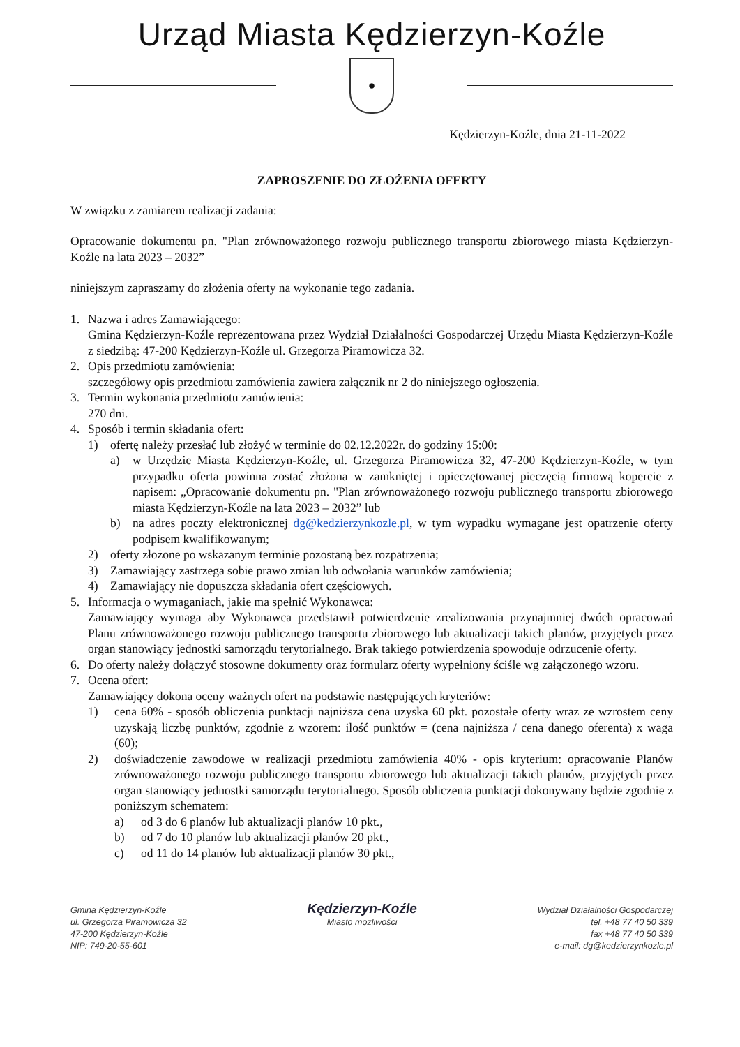Urząd Miasta Kędzierzyn-Koźle
●
Kędzierzyn-Koźle, dnia 21-11-2022
ZAPROSZENIE DO ZŁOŻENIA OFERTY
W związku z zamiarem realizacji zadania:
Opracowanie dokumentu pn. "Plan zrównoważonego rozwoju publicznego transportu zbiorowego miasta Kędzierzyn-Koźle na lata 2023 – 2032”
niniejszym zapraszamy do złożenia oferty na wykonanie tego zadania.
1. Nazwa i adres Zamawiającego:
Gmina Kędzierzyn-Koźle reprezentowana przez Wydział Działalności Gospodarczej Urzędu Miasta Kędzierzyn-Koźle z siedzibą: 47-200 Kędzierzyn-Koźle ul. Grzegorza Piramowicza 32.
2. Opis przedmiotu zamówienia:
szczegółowy opis przedmiotu zamówienia zawiera załącznik nr 2 do niniejszego ogłoszenia.
3. Termin wykonania przedmiotu zamówienia:
270 dni.
4. Sposób i termin składania ofert:
1) ofertę należy przesłać lub złożyć w terminie do 02.12.2022r. do godziny 15:00:
a) w Urzędzie Miasta Kędzierzyn-Koźle, ul. Grzegorza Piramowicza 32, 47-200 Kędzierzyn-Koźle, w tym przypadku oferta powinna zostać złożona w zamkniętej i opieczętowanej pieczęcią firmową kopercie z napisem: „Opracowanie dokumentu pn. "Plan zrównoważonego rozwoju publicznego transportu zbiorowego miasta Kędzierzyn-Koźle na lata 2023 – 2032” lub
b) na adres poczty elektronicznej dg@kedzierzynkozle.pl, w tym wypadku wymagane jest opatrzenie oferty podpisem kwalifikowanym;
2) oferty złożone po wskazanym terminie pozostaną bez rozpatrzenia;
3) Zamawiający zastrzega sobie prawo zmian lub odwołania warunków zamówienia;
4) Zamawiający nie dopuszcza składania ofert częściowych.
5. Informacja o wymaganiach, jakie ma spełnić Wykonawca:
Zamawiający wymaga aby Wykonawca przedstawił potwierdzenie zrealizowania przynajmniej dwóch opracowań Planu zrównoważonego rozwoju publicznego transportu zbiorowego lub aktualizacji takich planów, przyjętych przez organ stanowiący jednostki samorządu terytorialnego. Brak takiego potwierdzenia spowoduje odrzucenie oferty.
6. Do oferty należy dołączyć stosowne dokumenty oraz formularz oferty wypełniony ściśle wg załączonego wzoru.
7. Ocena ofert:
Zamawiający dokona oceny ważnych ofert na podstawie następujących kryteriów:
1) cena 60% - sposób obliczenia punktacji najniższa cena uzyska 60 pkt. pozostałe oferty wraz ze wzrostem ceny uzyskają liczbę punktów, zgodnie z wzorem: ilość punktów = (cena najniższa / cena danego oferenta) x waga (60);
2) doświadczenie zawodowe w realizacji przedmiotu zamówienia 40% - opis kryterium: opracowanie Planów zrównoważonego rozwoju publicznego transportu zbiorowego lub aktualizacji takich planów, przyjętych przez organ stanowiący jednostki samorządu terytorialnego. Sposób obliczenia punktacji dokonywany będzie zgodnie z poniższym schematem:
a) od 3 do 6 planów lub aktualizacji planów 10 pkt.,
b) od 7 do 10 planów lub aktualizacji planów 20 pkt.,
c) od 11 do 14 planów lub aktualizacji planów 30 pkt.,
Gmina Kędzierzyn-Koźle
ul. Grzegorza Piramowicza 32
47-200 Kędzierzyn-Koźle
NIP: 749-20-55-601
Kędzierzyn-Koźle
Miasto możliwości
Wydział Działalności Gospodarczej
tel. +48 77 40 50 339
fax +48 77 40 50 339
e-mail: dg@kedzierzynkozle.pl